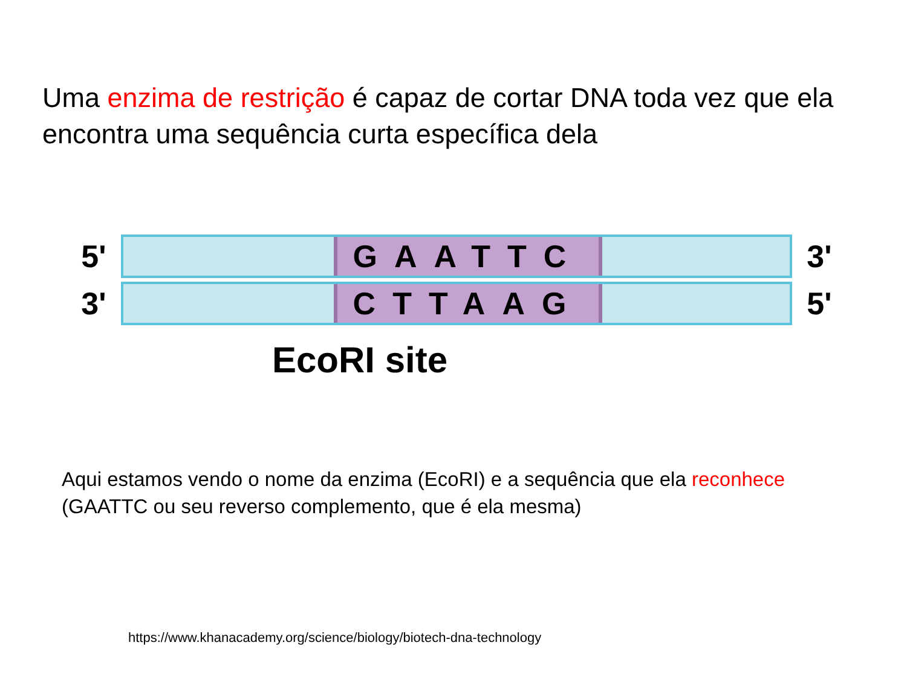Uma enzima de restrição é capaz de cortar DNA toda vez que ela encontra uma sequência curta específica dela
5'
GAATTC
3'
3'
CTTAAG
5'
EcoRI site
Aqui estamos vendo o nome da enzima (EcoRI) e a sequência que ela reconhece (GAATTC ou seu reverso complemento, que é ela mesma)
https://www.khanacademy.org/science/biology/biotech-dna-technology